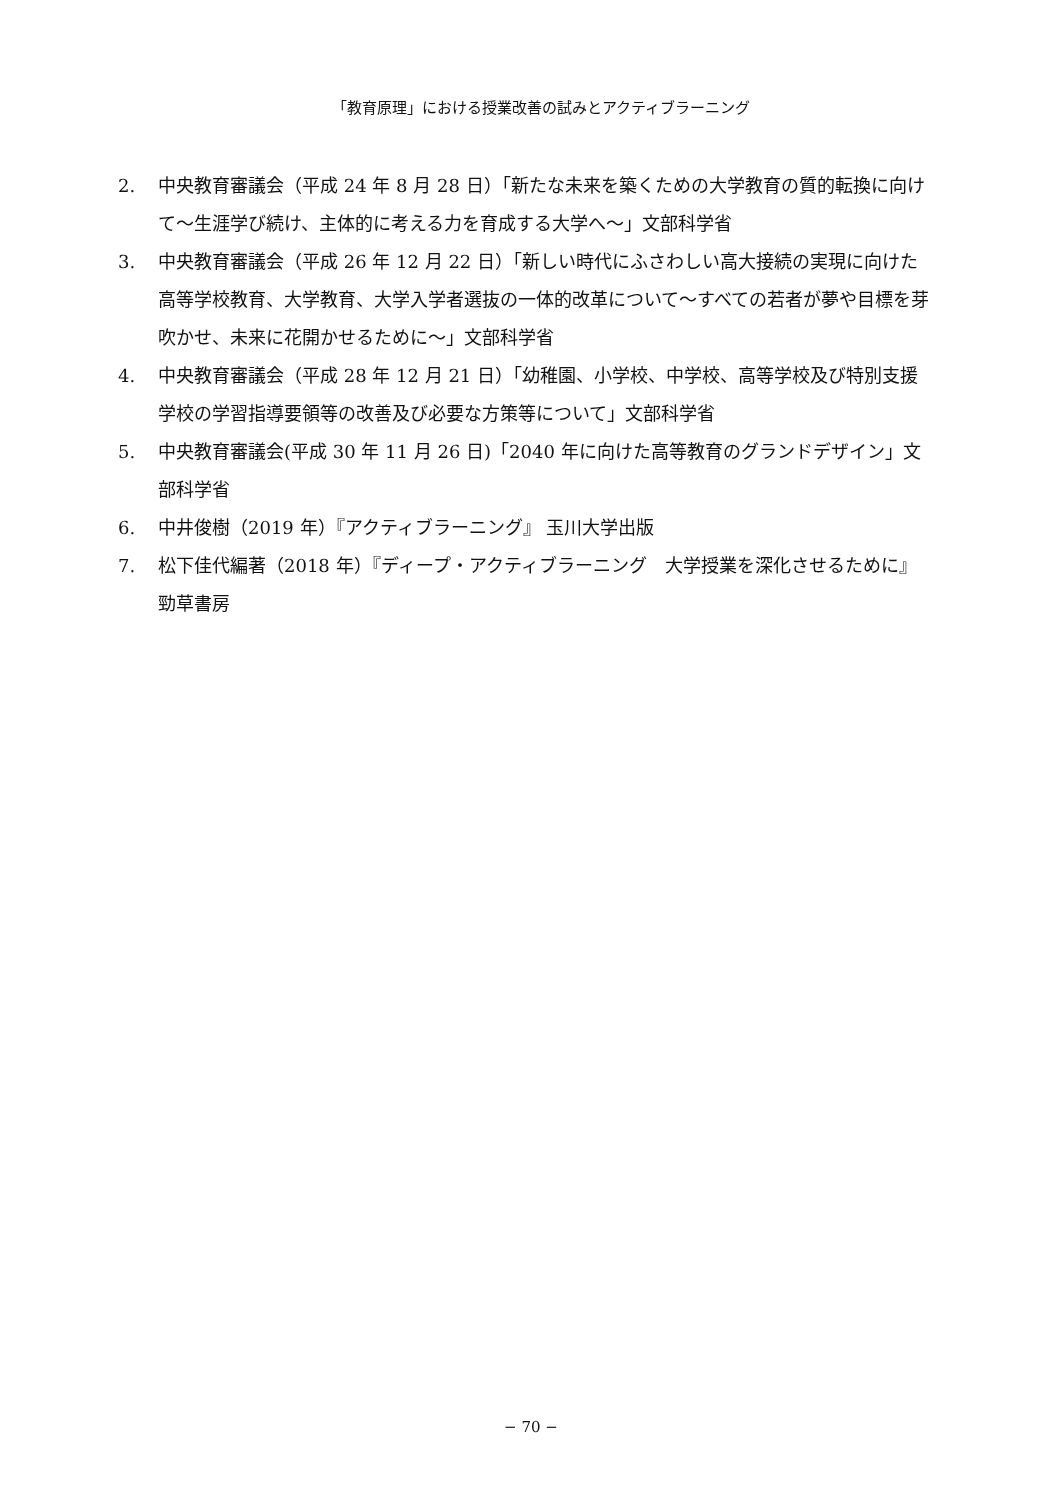「教育原理」における授業改善の試みとアクティブラーニング
2. 中央教育審議会（平成 24 年 8 月 28 日）「新たな未来を築くための大学教育の質的転換に向けて～生涯学び続け、主体的に考える力を育成する大学へ～」文部科学省
3. 中央教育審議会（平成 26 年 12 月 22 日）「新しい時代にふさわしい高大接続の実現に向けた高等学校教育、大学教育、大学入学者選抜の一体的改革について～すべての若者が夢や目標を芽吹かせ、未来に花開かせるために～」文部科学省
4. 中央教育審議会（平成 28 年 12 月 21 日）「幼稚園、小学校、中学校、高等学校及び特別支援学校の学習指導要領等の改善及び必要な方策等について」文部科学省
5. 中央教育審議会(平成 30 年 11 月 26 日)「2040 年に向けた高等教育のグランドデザイン」文部科学省
6. 中井俊樹（2019 年）『アクティブラーニング』 玉川大学出版
7. 松下佳代編著（2018 年）『ディープ・アクティブラーニング　大学授業を深化させるために』 勁草書房
− 70 −